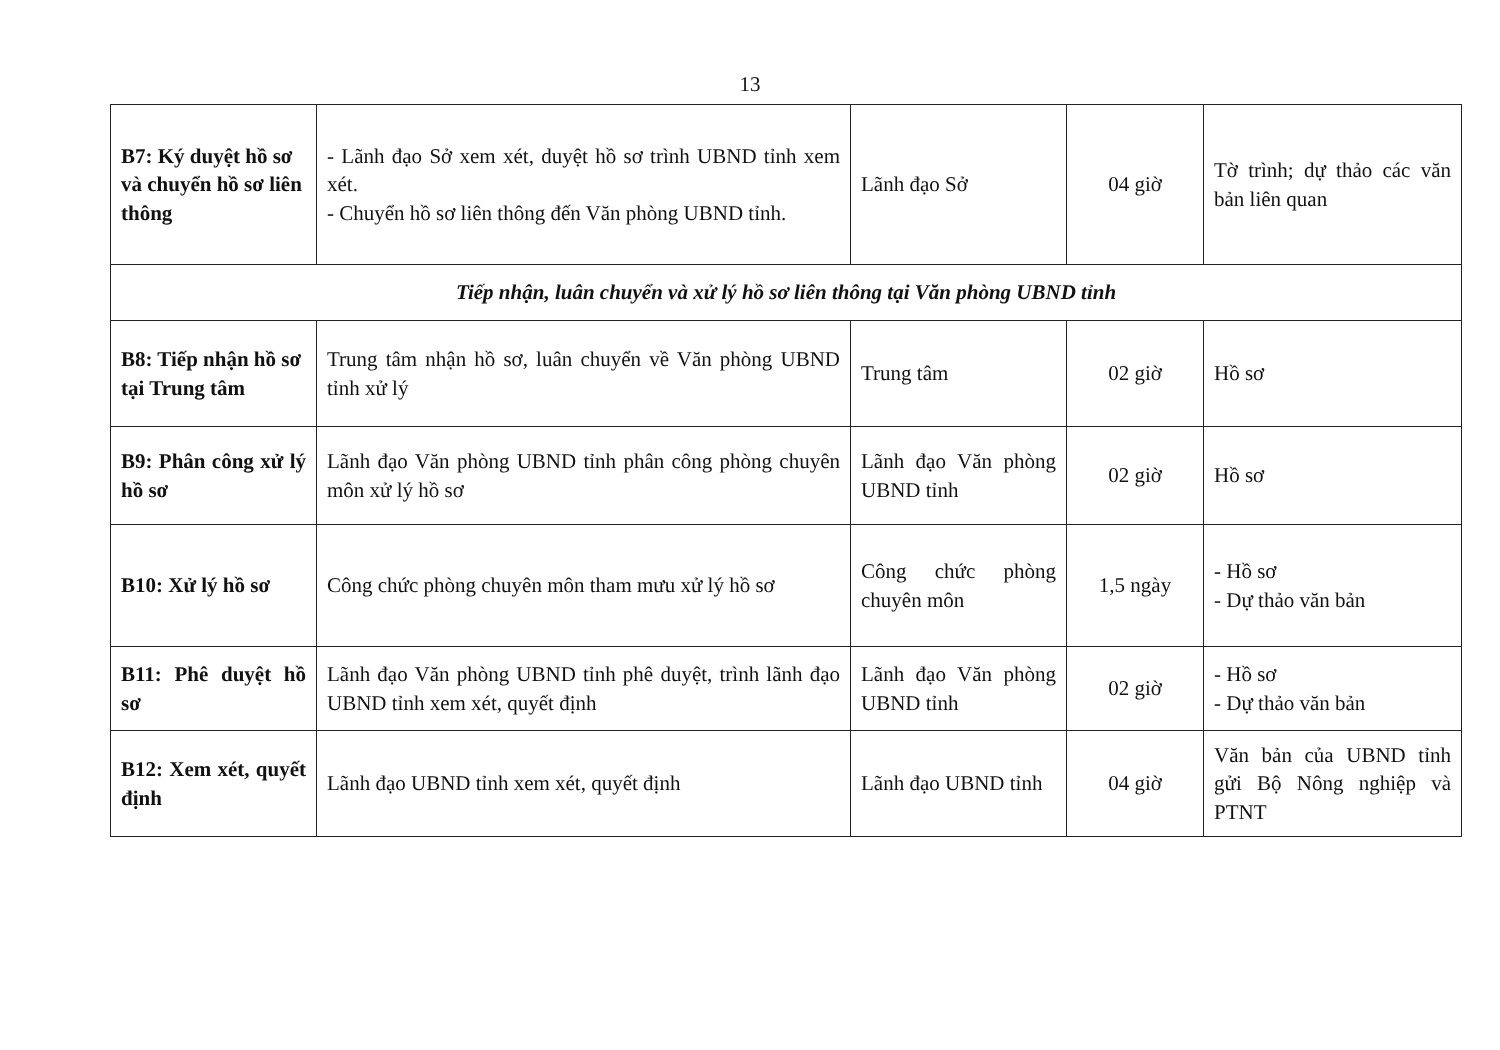13
| B7: Ký duyệt hồ sơ và chuyển hồ sơ liên thông | - Lãnh đạo Sở xem xét, duyệt hồ sơ trình UBND tỉnh xem xét. - Chuyển hồ sơ liên thông đến Văn phòng UBND tỉnh. | Lãnh đạo Sở | 04 giờ | Tờ trình; dự thảo các văn bản liên quan |
| Tiếp nhận, luân chuyển và xử lý hồ sơ liên thông tại Văn phòng UBND tỉnh | | | | |
| B8: Tiếp nhận hồ sơ tại Trung tâm | Trung tâm nhận hồ sơ, luân chuyển về Văn phòng UBND tỉnh xử lý | Trung tâm | 02 giờ | Hồ sơ |
| B9: Phân công xử lý hồ sơ | Lãnh đạo Văn phòng UBND tỉnh phân công phòng chuyên môn xử lý hồ sơ | Lãnh đạo Văn phòng UBND tỉnh | 02 giờ | Hồ sơ |
| B10: Xử lý hồ sơ | Công chức phòng chuyên môn tham mưu xử lý hồ sơ | Công chức phòng chuyên môn | 1,5 ngày | - Hồ sơ - Dự thảo văn bản |
| B11: Phê duyệt hồ sơ | Lãnh đạo Văn phòng UBND tỉnh phê duyệt, trình lãnh đạo UBND tỉnh xem xét, quyết định | Lãnh đạo Văn phòng UBND tỉnh | 02 giờ | - Hồ sơ - Dự thảo văn bản |
| B12: Xem xét, quyết định | Lãnh đạo UBND tỉnh xem xét, quyết định | Lãnh đạo UBND tỉnh | 04 giờ | Văn bản của UBND tỉnh gửi Bộ Nông nghiệp và PTNT |